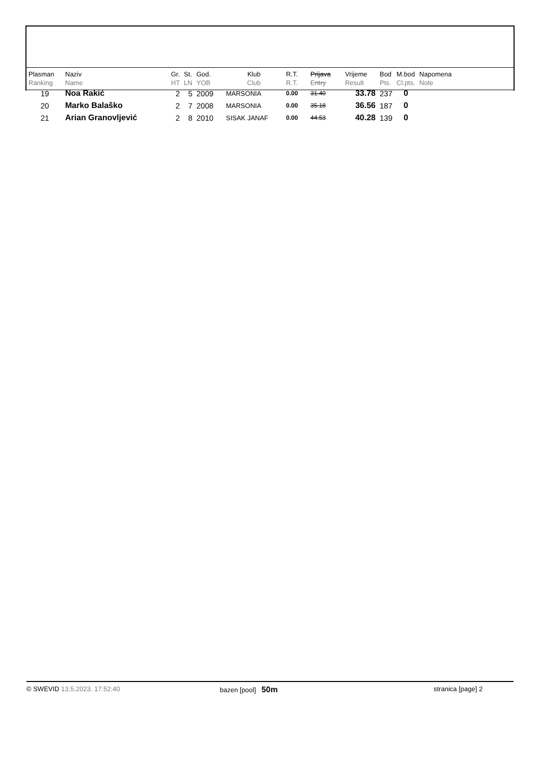| Plasman Ranking | Naziv Name | Gr. HT | St. LN | God. YOB | Klub Club | R.T. R.T. | Prijava Entry | Vrijeme Result | Bod Pts. | M.bod Cl.pts. | Napomena Note |
| --- | --- | --- | --- | --- | --- | --- | --- | --- | --- | --- | --- |
| 19 | Noa Rakić | 2 | 5 | 2009 | MARSONIA | 0.00 | 31.40 | 33.78 | 237 | 0 | |
| 20 | Marko Balaško | 2 | 7 | 2008 | MARSONIA | 0.00 | 35.18 | 36.56 | 187 | 0 | |
| 21 | Arian Granovljević | 2 | 8 | 2010 | SISAK JANAF | 0.00 | 44.53 | 40.28 | 139 | 0 | |
© SWEVID 13.5.2023. 17:52:40 bazen [pool] 50m stranica [page] 2